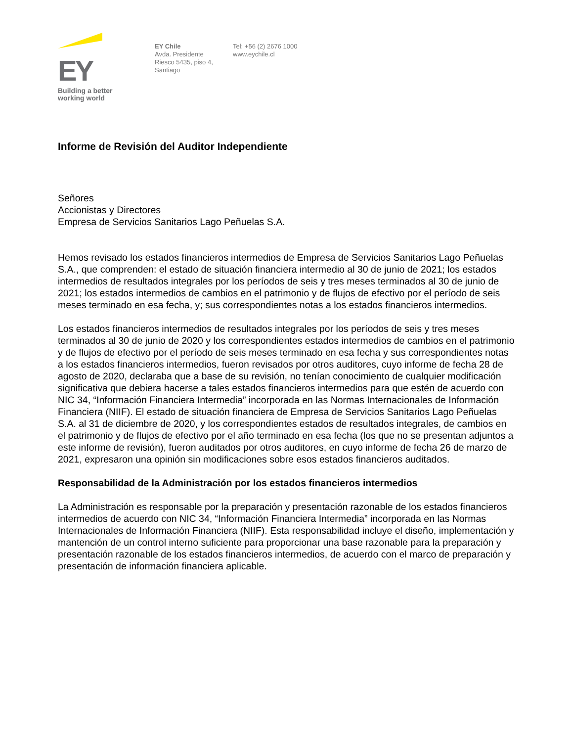EY
Building a better
working world
EY Chile
Avda. Presidente
Riesco 5435, piso 4,
Santiago
Tel: +56 (2) 2676 1000
www.eychile.cl
Informe de Revisión del Auditor Independiente
Señores
Accionistas y Directores
Empresa de Servicios Sanitarios Lago Peñuelas S.A.
Hemos revisado los estados financieros intermedios de Empresa de Servicios Sanitarios Lago Peñuelas S.A., que comprenden: el estado de situación financiera intermedio al 30 de junio de 2021; los estados intermedios de resultados integrales por los períodos de seis y tres meses terminados al 30 de junio de 2021; los estados intermedios de cambios en el patrimonio y de flujos de efectivo por el período de seis meses terminado en esa fecha, y; sus correspondientes notas a los estados financieros intermedios.
Los estados financieros intermedios de resultados integrales por los períodos de seis y tres meses terminados al 30 de junio de 2020 y los correspondientes estados intermedios de cambios en el patrimonio y de flujos de efectivo por el período de seis meses terminado en esa fecha y sus correspondientes notas a los estados financieros intermedios, fueron revisados por otros auditores, cuyo informe de fecha 28 de agosto de 2020, declaraba que a base de su revisión, no tenían conocimiento de cualquier modificación significativa que debiera hacerse a tales estados financieros intermedios para que estén de acuerdo con NIC 34, “Información Financiera Intermedia” incorporada en las Normas Internacionales de Información Financiera (NIIF). El estado de situación financiera de Empresa de Servicios Sanitarios Lago Peñuelas S.A. al 31 de diciembre de 2020, y los correspondientes estados de resultados integrales, de cambios en el patrimonio y de flujos de efectivo por el año terminado en esa fecha (los que no se presentan adjuntos a este informe de revisión), fueron auditados por otros auditores, en cuyo informe de fecha 26 de marzo de 2021, expresaron una opinión sin modificaciones sobre esos estados financieros auditados.
Responsabilidad de la Administración por los estados financieros intermedios
La Administración es responsable por la preparación y presentación razonable de los estados financieros intermedios de acuerdo con NIC 34, “Información Financiera Intermedia” incorporada en las Normas Internacionales de Información Financiera (NIIF). Esta responsabilidad incluye el diseño, implementación y mantención de un control interno suficiente para proporcionar una base razonable para la preparación y presentación razonable de los estados financieros intermedios, de acuerdo con el marco de preparación y presentación de información financiera aplicable.